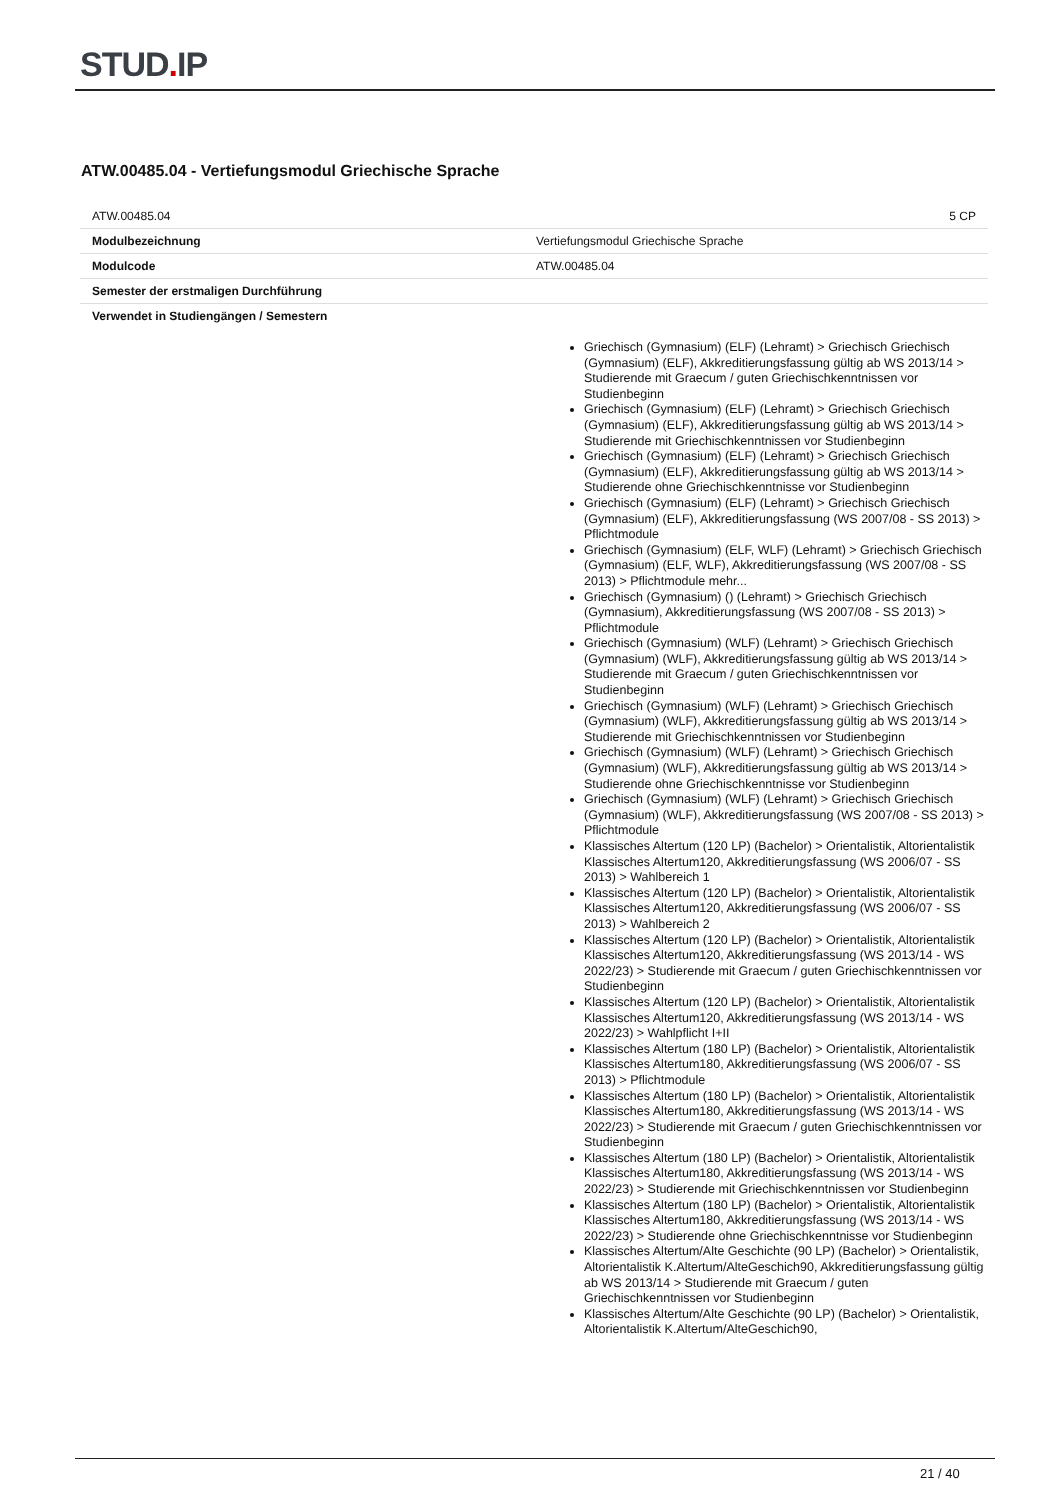STUD. IP
ATW.00485.04 - Vertiefungsmodul Griechische Sprache
| ATW.00485.04 | 5 CP |
| Modulbezeichnung | Vertiefungsmodul Griechische Sprache |
| Modulcode | ATW.00485.04 |
| Semester der erstmaligen Durchführung | |
| Verwendet in Studiengängen / Semestern | |
Griechisch (Gymnasium) (ELF) (Lehramt) > Griechisch Griechisch (Gymnasium) (ELF), Akkreditierungsfassung gültig ab WS 2013/14 > Studierende mit Graecum / guten Griechischkenntnissen vor Studienbeginn
Griechisch (Gymnasium) (ELF) (Lehramt) > Griechisch Griechisch (Gymnasium) (ELF), Akkreditierungsfassung gültig ab WS 2013/14 > Studierende mit Griechischkenntnissen vor Studienbeginn
Griechisch (Gymnasium) (ELF) (Lehramt) > Griechisch Griechisch (Gymnasium) (ELF), Akkreditierungsfassung gültig ab WS 2013/14 > Studierende ohne Griechischkenntnisse vor Studienbeginn
Griechisch (Gymnasium) (ELF) (Lehramt) > Griechisch Griechisch (Gymnasium) (ELF), Akkreditierungsfassung (WS 2007/08 - SS 2013) > Pflichtmodule
Griechisch (Gymnasium) (ELF, WLF) (Lehramt) > Griechisch Griechisch (Gymnasium) (ELF, WLF), Akkreditierungsfassung (WS 2007/08 - SS 2013) > Pflichtmodule mehr...
Griechisch (Gymnasium) () (Lehramt) > Griechisch Griechisch (Gymnasium), Akkreditierungsfassung (WS 2007/08 - SS 2013) > Pflichtmodule
Griechisch (Gymnasium) (WLF) (Lehramt) > Griechisch Griechisch (Gymnasium) (WLF), Akkreditierungsfassung gültig ab WS 2013/14 > Studierende mit Graecum / guten Griechischkenntnissen vor Studienbeginn
Griechisch (Gymnasium) (WLF) (Lehramt) > Griechisch Griechisch (Gymnasium) (WLF), Akkreditierungsfassung gültig ab WS 2013/14 > Studierende mit Griechischkenntnissen vor Studienbeginn
Griechisch (Gymnasium) (WLF) (Lehramt) > Griechisch Griechisch (Gymnasium) (WLF), Akkreditierungsfassung gültig ab WS 2013/14 > Studierende ohne Griechischkenntnisse vor Studienbeginn
Griechisch (Gymnasium) (WLF) (Lehramt) > Griechisch Griechisch (Gymnasium) (WLF), Akkreditierungsfassung (WS 2007/08 - SS 2013) > Pflichtmodule
Klassisches Altertum (120 LP) (Bachelor) > Orientalistik, Altorientalistik Klassisches Altertum120, Akkreditierungsfassung (WS 2006/07 - SS 2013) > Wahlbereich 1
Klassisches Altertum (120 LP) (Bachelor) > Orientalistik, Altorientalistik Klassisches Altertum120, Akkreditierungsfassung (WS 2006/07 - SS 2013) > Wahlbereich 2
Klassisches Altertum (120 LP) (Bachelor) > Orientalistik, Altorientalistik Klassisches Altertum120, Akkreditierungsfassung (WS 2013/14 - WS 2022/23) > Studierende mit Graecum / guten Griechischkenntnissen vor Studienbeginn
Klassisches Altertum (120 LP) (Bachelor) > Orientalistik, Altorientalistik Klassisches Altertum120, Akkreditierungsfassung (WS 2013/14 - WS 2022/23) > Wahlpflicht I+II
Klassisches Altertum (180 LP) (Bachelor) > Orientalistik, Altorientalistik Klassisches Altertum180, Akkreditierungsfassung (WS 2006/07 - SS 2013) > Pflichtmodule
Klassisches Altertum (180 LP) (Bachelor) > Orientalistik, Altorientalistik Klassisches Altertum180, Akkreditierungsfassung (WS 2013/14 - WS 2022/23) > Studierende mit Graecum / guten Griechischkenntnissen vor Studienbeginn
Klassisches Altertum (180 LP) (Bachelor) > Orientalistik, Altorientalistik Klassisches Altertum180, Akkreditierungsfassung (WS 2013/14 - WS 2022/23) > Studierende mit Griechischkenntnissen vor Studienbeginn
Klassisches Altertum (180 LP) (Bachelor) > Orientalistik, Altorientalistik Klassisches Altertum180, Akkreditierungsfassung (WS 2013/14 - WS 2022/23) > Studierende ohne Griechischkenntnisse vor Studienbeginn
Klassisches Altertum/Alte Geschichte (90 LP) (Bachelor) > Orientalistik, Altorientalistik K.Altertum/AlteGeschich90, Akkreditierungsfassung gültig ab WS 2013/14 > Studierende mit Graecum / guten Griechischkenntnissen vor Studienbeginn
Klassisches Altertum/Alte Geschichte (90 LP) (Bachelor) > Orientalistik, Altorientalistik K.Altertum/AlteGeschich90,
21 / 40